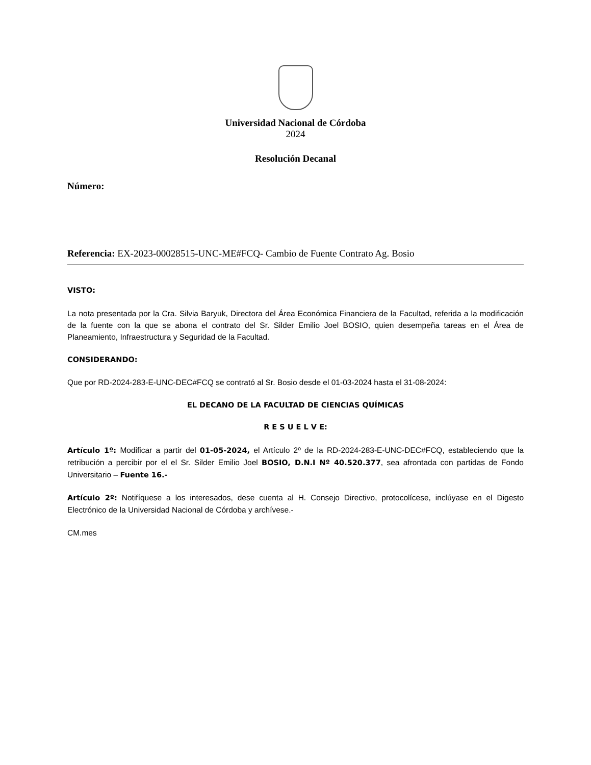Universidad Nacional de Córdoba
2024
Resolución Decanal
Número:
Referencia: EX-2023-00028515-UNC-ME#FCQ- Cambio de Fuente Contrato Ag. Bosio
VISTO:
La nota presentada por la Cra. Silvia Baryuk, Directora del Área Económica Financiera de la Facultad, referida a la modificación de la fuente con la que se abona el contrato del Sr. Silder Emilio Joel BOSIO, quien desempeña tareas en el Área de Planeamiento, Infraestructura y Seguridad de la Facultad.
CONSIDERANDO:
Que por RD-2024-283-E-UNC-DEC#FCQ se contrató al Sr. Bosio desde el 01-03-2024 hasta el 31-08-2024:
EL DECANO DE LA FACULTAD DE CIENCIAS QUÍMICAS
R E S U E L V E:
Artículo 1º: Modificar a partir del 01-05-2024, el Artículo 2º de la RD-2024-283-E-UNC-DEC#FCQ, estableciendo que la retribución a percibir por el el Sr. Silder Emilio Joel BOSIO, D.N.I Nº 40.520.377, sea afrontada con partidas de Fondo Universitario – Fuente 16.-
Artículo 2º: Notifíquese a los interesados, dese cuenta al H. Consejo Directivo, protocolícese, inclúyase en el Digesto Electrónico de la Universidad Nacional de Córdoba y archívese.-
CM.mes